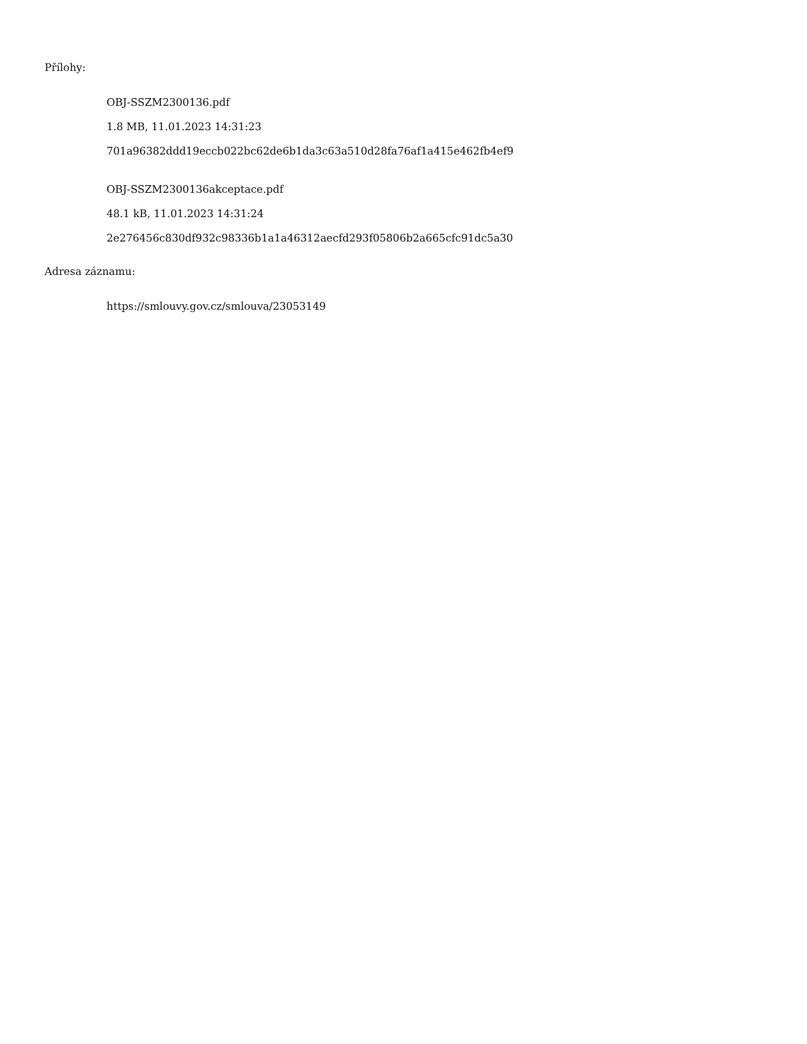Přílohy:
OBJ-SSZM2300136.pdf
1.8 MB, 11.01.2023 14:31:23
701a96382ddd19eccb022bc62de6b1da3c63a510d28fa76af1a415e462fb4ef9
OBJ-SSZM2300136akceptace.pdf
48.1 kB, 11.01.2023 14:31:24
2e276456c830df932c98336b1a1a46312aecfd293f05806b2a665cfc91dc5a30
Adresa záznamu:
https://smlouvy.gov.cz/smlouva/23053149